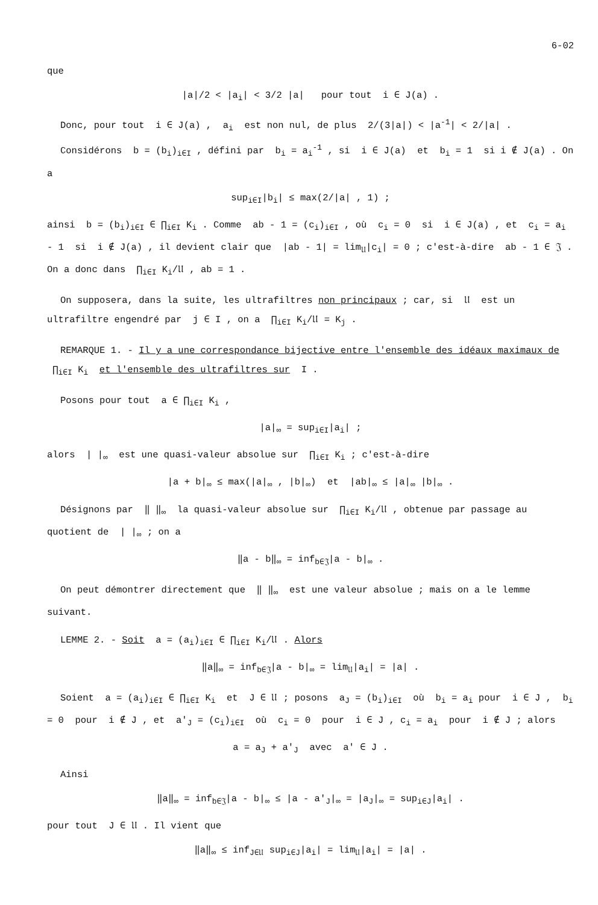6-02
que
|a|/2 < |a<sub>i</sub>| < 3/2 |a| pour tout i ∈ J(a) .
Donc, pour tout i ∈ J(a) , a<sub>i</sub> est non nul, de plus 2/(3|a|) < |a<sup>-1</sup>| < 2/|a| .
Considérons b = (b<sub>i</sub>)<sub>i∈I</sub> , défini par b<sub>i</sub> = a<sub>i</sub><sup>-1</sup> , si i ∈ J(a) et b<sub>i</sub> = 1 si i ∉ J(a) . On a
sup<sub>i∈I</sub>|b<sub>i</sub>| ≤ max(2/|a| , 1) ;
ainsi b = (b<sub>i</sub>)<sub>i∈I</sub> ∈ ∏<sub>i∈I</sub> K<sub>i</sub> . Comme ab - 1 = (c<sub>i</sub>)<sub>i∈I</sub> , où c<sub>i</sub> = 0 si i ∈ J(a) , et c<sub>i</sub> = a<sub>i</sub> - 1 si i ∉ J(a) , il devient clair que |ab - 1| = lim<sub>𝔘</sub>|c<sub>i</sub>| = 0 ; c'est-à-dire ab - 1 ∈ 𝔍 . On a donc dans ∏<sub>i∈I</sub> K<sub>i</sub>/𝔘 , ab = 1 .
On supposera, dans la suite, les ultrafiltres non principaux ; car, si 𝔘 est un ultrafiltre engendré par j ∈ I , on a ∏<sub>i∈I</sub> K<sub>i</sub>/𝔘 = K<sub>j</sub> .
REMARQUE 1. - Il y a une correspondance bijective entre l'ensemble des idéaux maximaux de ∏<sub>i∈I</sub> K<sub>i</sub> et l'ensemble des ultrafiltres sur I .
Posons pour tout a ∈ ∏<sub>i∈I</sub> K<sub>i</sub> ,
|a|<sub>∞</sub> = sup<sub>i∈I</sub>|a<sub>i</sub>| ;
alors | |<sub>∞</sub> est une quasi-valeur absolue sur ∏<sub>i∈I</sub> K<sub>i</sub> ; c'est-à-dire
|a + b|<sub>∞</sub> ≤ max(|a|<sub>∞</sub> , |b|<sub>∞</sub>) et |ab|<sub>∞</sub> ≤ |a|<sub>∞</sub> |b|<sub>∞</sub> .
Désignons par ‖ ‖<sub>∞</sub> la quasi-valeur absolue sur ∏<sub>i∈I</sub> K<sub>i</sub>/𝔘 , obtenue par passage au quotient de | |<sub>∞</sub> ; on a
‖a - b‖<sub>∞</sub> = inf<sub>b∈𝔍</sub>|a - b|<sub>∞</sub> .
On peut démontrer directement que ‖ ‖<sub>∞</sub> est une valeur absolue ; mais on a le lemme suivant.
LEMME 2. - Soit a = (a<sub>i</sub>)<sub>i∈I</sub> ∈ ∏<sub>i∈I</sub> K<sub>i</sub>/𝔘 . Alors
‖a‖<sub>∞</sub> = inf<sub>b∈𝔍</sub>|a - b|<sub>∞</sub> = lim<sub>𝔘</sub>|a<sub>i</sub>| = |a| .
Soient a = (a<sub>i</sub>)<sub>i∈I</sub> ∈ ∏<sub>i∈I</sub> K<sub>i</sub> et J ∈ 𝔘 ; posons a<sub>J</sub> = (b<sub>i</sub>)<sub>i∈I</sub> où b<sub>i</sub> = a<sub>i</sub> pour i ∈ J , b<sub>i</sub> = 0 pour i ∉ J , et a'<sub>J</sub> = (c<sub>i</sub>)<sub>i∈I</sub> où c<sub>i</sub> = 0 pour i ∈ J , c<sub>i</sub> = a<sub>i</sub> pour i ∉ J ; alors
a = a<sub>J</sub> + a'<sub>J</sub> avec a' ∈ J .
Ainsi
‖a‖<sub>∞</sub> = inf<sub>b∈𝔍</sub>|a - b|<sub>∞</sub> ≤ |a - a'<sub>J</sub>|<sub>∞</sub> = |a<sub>J</sub>|<sub>∞</sub> = sup<sub>i∈J</sub>|a<sub>i</sub>| .
pour tout J ∈ 𝔘 . Il vient que
‖a‖<sub>∞</sub> ≤ inf<sub>J∈𝔘</sub> sup<sub>i∈J</sub>|a<sub>i</sub>| = lim<sub>𝔘</sub>|a<sub>i</sub>| = |a| .